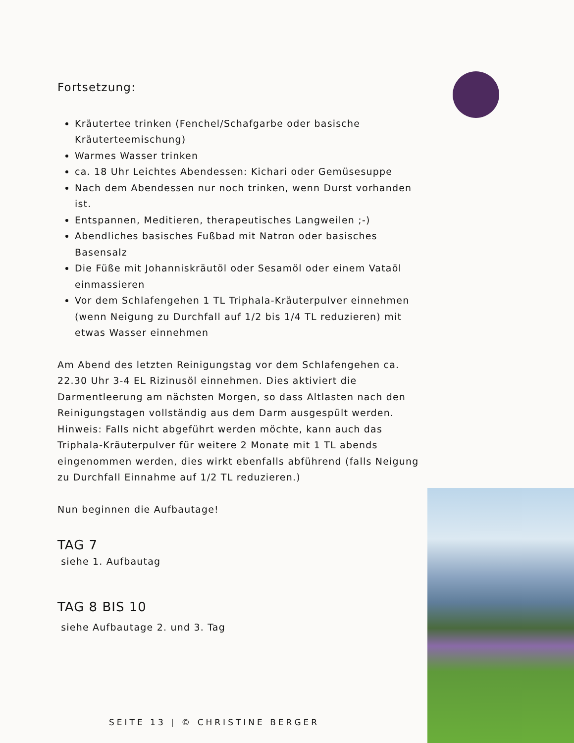Fortsetzung:
Kräutertee trinken (Fenchel/Schafgarbe oder basische Kräuterteemischung)
Warmes Wasser trinken
ca. 18 Uhr Leichtes Abendessen: Kichari oder Gemüsesuppe
Nach dem Abendessen nur noch trinken, wenn Durst vorhanden ist.
Entspannen, Meditieren, therapeutisches Langweilen ;-)
Abendliches basisches Fußbad mit Natron oder basisches Basensalz
Die Füße mit Johanniskräutöl oder Sesamöl oder einem Vataöl einmassieren
Vor dem Schlafengehen 1 TL Triphala-Kräuterpulver einnehmen (wenn Neigung zu Durchfall auf 1/2 bis 1/4 TL reduzieren) mit etwas Wasser einnehmen
Am Abend des letzten Reinigungstag vor dem Schlafengehen ca. 22.30 Uhr 3-4 EL Rizinusöl einnehmen. Dies aktiviert die Darmentleerung am nächsten Morgen, so dass Altlasten nach den Reinigungstagen vollständig aus dem Darm ausgespült werden. Hinweis: Falls nicht abgeführt werden möchte, kann auch das Triphala-Kräuterpulver für weitere 2 Monate mit 1 TL abends eingenommen werden, dies wirkt ebenfalls abführend (falls Neigung zu Durchfall Einnahme auf 1/2 TL reduzieren.)
Nun beginnen die Aufbautage!
TAG 7
siehe 1. Aufbautag
TAG 8 BIS 10
siehe Aufbautage 2. und 3. Tag
SEITE 13 | © CHRISTINE BERGER